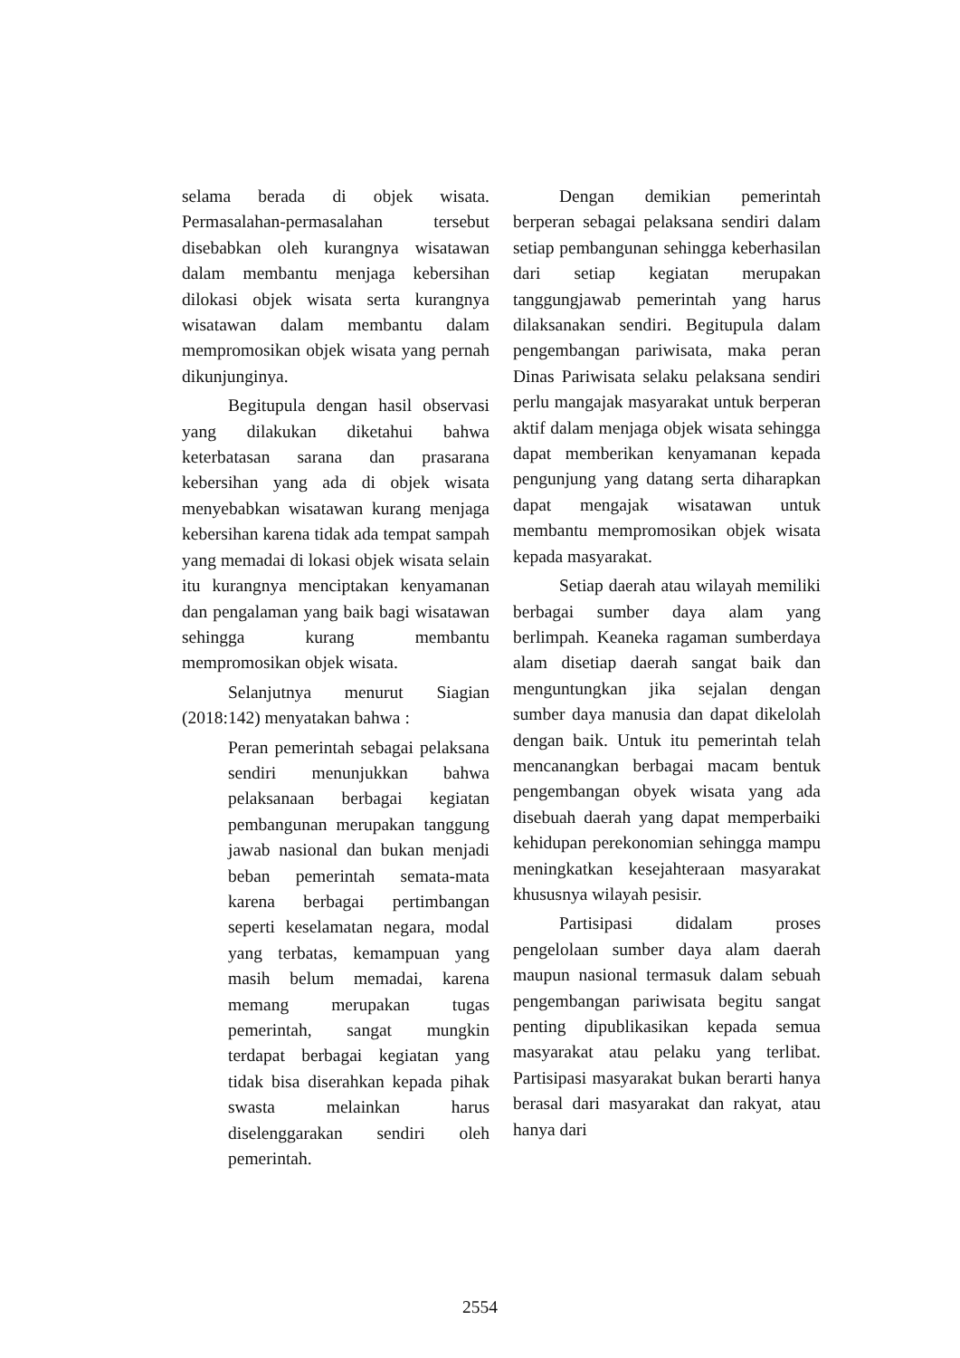selama berada di objek wisata. Permasalahan-permasalahan tersebut disebabkan oleh kurangnya wisatawan dalam membantu menjaga kebersihan dilokasi objek wisata serta kurangnya wisatawan dalam membantu dalam mempromosikan objek wisata yang pernah dikunjunginya.
Begitupula dengan hasil observasi yang dilakukan diketahui bahwa keterbatasan sarana dan prasarana kebersihan yang ada di objek wisata menyebabkan wisatawan kurang menjaga kebersihan karena tidak ada tempat sampah yang memadai di lokasi objek wisata selain itu kurangnya menciptakan kenyamanan dan pengalaman yang baik bagi wisatawan sehingga kurang membantu mempromosikan objek wisata.
Selanjutnya menurut Siagian (2018:142) menyatakan bahwa :
Peran pemerintah sebagai pelaksana sendiri menunjukkan bahwa pelaksanaan berbagai kegiatan pembangunan merupakan tanggung jawab nasional dan bukan menjadi beban pemerintah semata-mata karena berbagai pertimbangan seperti keselamatan negara, modal yang terbatas, kemampuan yang masih belum memadai, karena memang merupakan tugas pemerintah, sangat mungkin terdapat berbagai kegiatan yang tidak bisa diserahkan kepada pihak swasta melainkan harus diselenggarakan sendiri oleh pemerintah.
Dengan demikian pemerintah berperan sebagai pelaksana sendiri dalam setiap pembangunan sehingga keberhasilan dari setiap kegiatan merupakan tanggungjawab pemerintah yang harus dilaksanakan sendiri. Begitupula dalam pengembangan pariwisata, maka peran Dinas Pariwisata selaku pelaksana sendiri perlu mangajak masyarakat untuk berperan aktif dalam menjaga objek wisata sehingga dapat memberikan kenyamanan kepada pengunjung yang datang serta diharapkan dapat mengajak wisatawan untuk membantu mempromosikan objek wisata kepada masyarakat.
Setiap daerah atau wilayah memiliki berbagai sumber daya alam yang berlimpah. Keaneka ragaman sumberdaya alam disetiap daerah sangat baik dan menguntungkan jika sejalan dengan sumber daya manusia dan dapat dikelolah dengan baik. Untuk itu pemerintah telah mencanangkan berbagai macam bentuk pengembangan obyek wisata yang ada disebuah daerah yang dapat memperbaiki kehidupan perekonomian sehingga mampu meningkatkan kesejahteraan masyarakat khususnya wilayah pesisir.
Partisipasi didalam proses pengelolaan sumber daya alam daerah maupun nasional termasuk dalam sebuah pengembangan pariwisata begitu sangat penting dipublikasikan kepada semua masyarakat atau pelaku yang terlibat. Partisipasi masyarakat bukan berarti hanya berasal dari masyarakat dan rakyat, atau hanya dari
2554